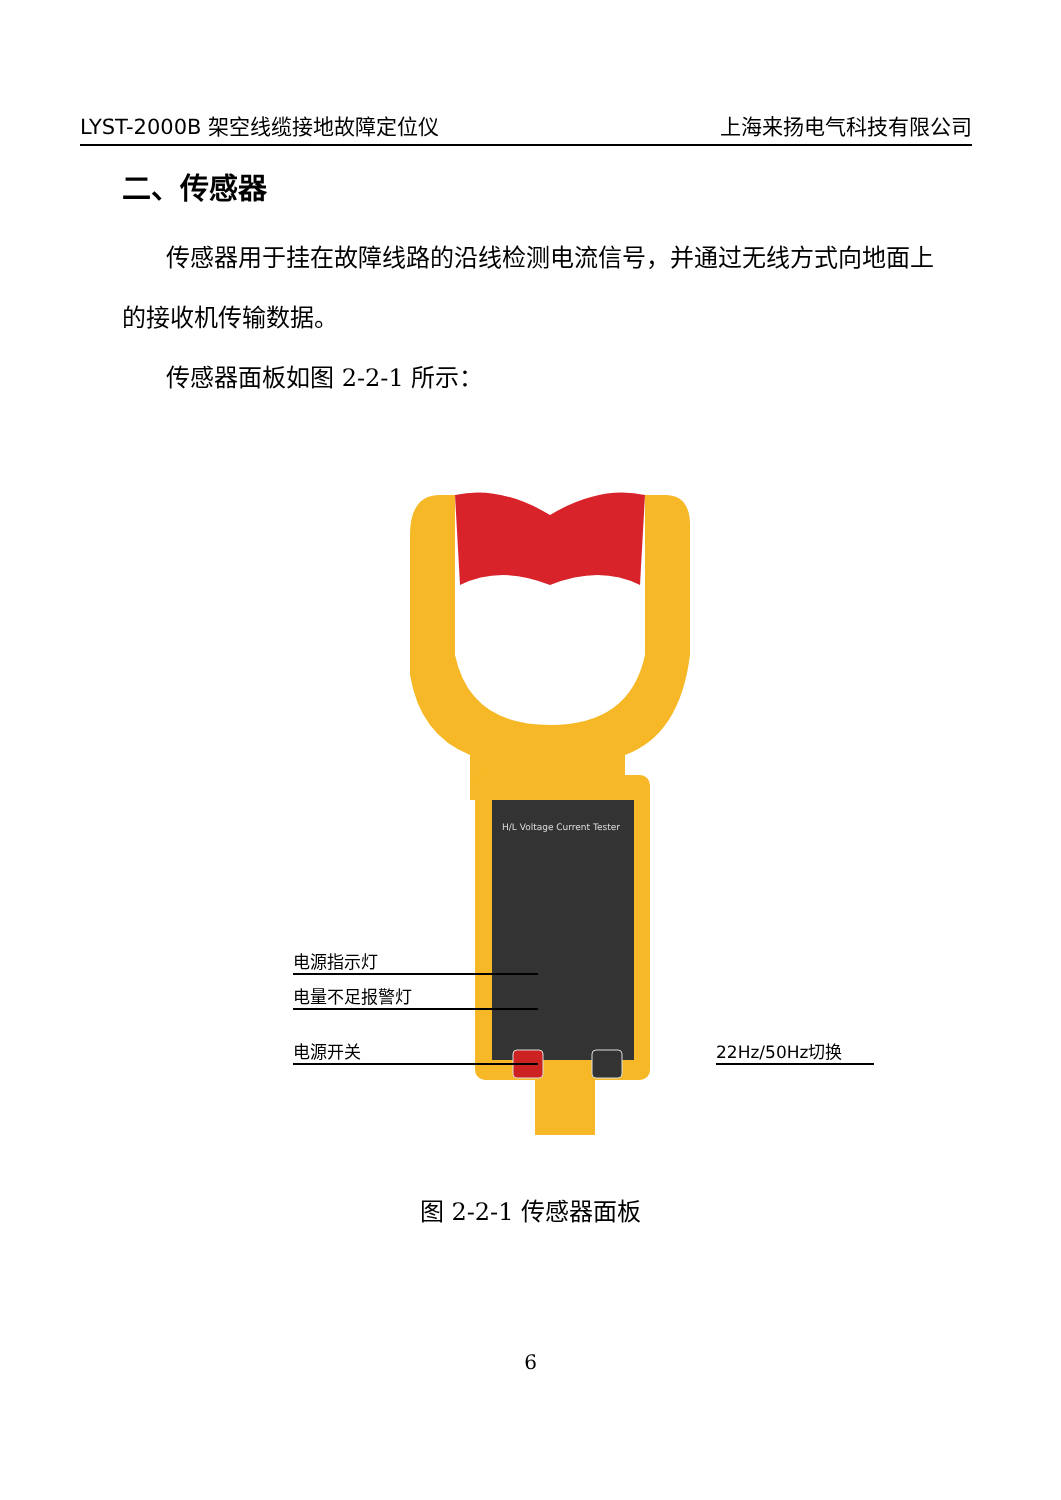LYST-2000B 架空线缆接地故障定位仪 上海来扬电气科技有限公司
二、传感器
传感器用于挂在故障线路的沿线检测电流信号，并通过无线方式向地面上的接收机传输数据。
传感器面板如图 2-2-1 所示：
H/L Voltage Current Tester
电源指示灯
电量不足报警灯
电源开关 22Hz/50Hz切换
图 2-2-1 传感器面板
6